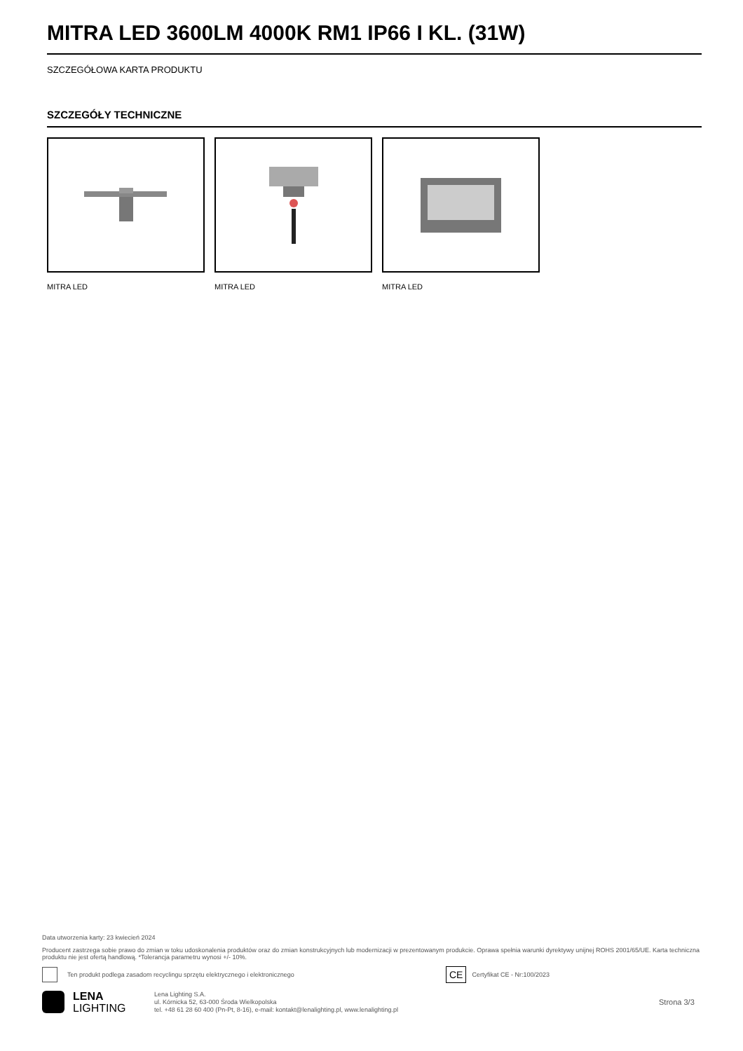MITRA LED 3600LM 4000K RM1 IP66 I KL. (31W)
SZCZEGÓŁOWA KARTA PRODUKTU
SZCZEGÓŁY TECHNICZNE
MITRA LED MITRA LED MITRA LED
Data utworzenia karty: 23 kwiecień 2024
Producent zastrzega sobie prawo do zmian w toku udoskonalenia produktów oraz do zmian konstrukcyjnych lub modernizacji w prezentowanym produkcie. Oprawa spełnia warunki dyrektywy unijnej ROHS 2001/65/UE. Karta techniczna produktu nie jest ofertą handlową. *Tolerancja parametru wynosi +/- 10%.
Ten produkt podlega zasadom recyclingu sprzętu elektrycznego i elektronicznego CE Certyfikat CE - Nr:100/2023
LENA
LIGHTING
Lena Lighting S.A.
ul. Kórnicka 52, 63-000 Środa Wielkopolska
tel. +48 61 28 60 400 (Pn-Pt, 8-16), e-mail: kontakt@lenalighting.pl, www.lenalighting.pl
Strona 3/3